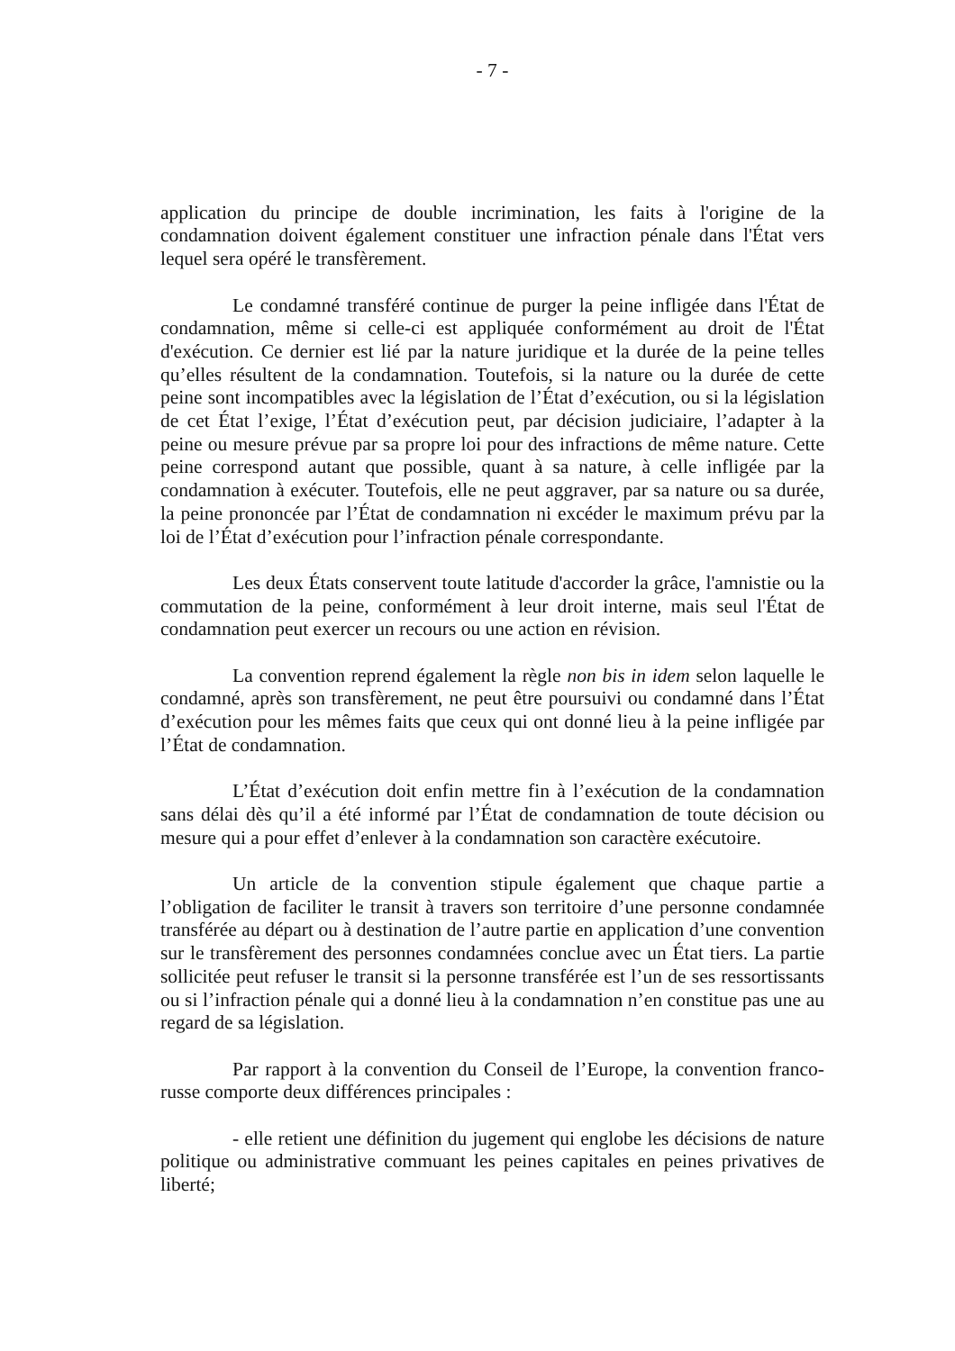- 7 -
application du principe de double incrimination, les faits à l'origine de la condamnation doivent également constituer une infraction pénale dans l'État vers lequel sera opéré le transfèrement.
Le condamné transféré continue de purger la peine infligée dans l'État de condamnation, même si celle-ci est appliquée conformément au droit de l'État d'exécution. Ce dernier est lié par la nature juridique et la durée de la peine telles qu’elles résultent de la condamnation. Toutefois, si la nature ou la durée de cette peine sont incompatibles avec la législation de l’État d’exécution, ou si la législation de cet État l’exige, l’État d’exécution peut, par décision judiciaire, l’adapter à la peine ou mesure prévue par sa propre loi pour des infractions de même nature. Cette peine correspond autant que possible, quant à sa nature, à celle infligée par la condamnation à exécuter. Toutefois, elle ne peut aggraver, par sa nature ou sa durée, la peine prononcée par l’État de condamnation ni excéder le maximum prévu par la loi de l’État d’exécution pour l’infraction pénale correspondante.
Les deux États conservent toute latitude d'accorder la grâce, l'amnistie ou la commutation de la peine, conformément à leur droit interne, mais seul l'État de condamnation peut exercer un recours ou une action en révision.
La convention reprend également la règle non bis in idem selon laquelle le condamné, après son transfèrement, ne peut être poursuivi ou condamné dans l’État d’exécution pour les mêmes faits que ceux qui ont donné lieu à la peine infligée par l’État de condamnation.
L’État d’exécution doit enfin mettre fin à l’exécution de la condamnation sans délai dès qu’il a été informé par l’État de condamnation de toute décision ou mesure qui a pour effet d’enlever à la condamnation son caractère exécutoire.
Un article de la convention stipule également que chaque partie a l’obligation de faciliter le transit à travers son territoire d’une personne condamnée transférée au départ ou à destination de l’autre partie en application d’une convention sur le transfèrement des personnes condamnées conclue avec un État tiers. La partie sollicitée peut refuser le transit si la personne transférée est l’un de ses ressortissants ou si l’infraction pénale qui a donné lieu à la condamnation n’en constitue pas une au regard de sa législation.
Par rapport à la convention du Conseil de l’Europe, la convention franco-russe comporte deux différences principales :
- elle retient une définition du jugement qui englobe les décisions de nature politique ou administrative commuant les peines capitales en peines privatives de liberté;